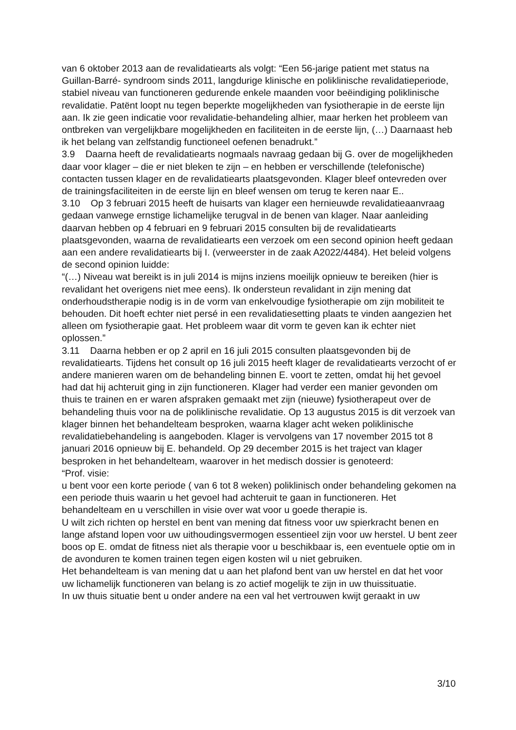van 6 oktober 2013 aan de revalidatiearts als volgt: “Een 56-jarige patient met status na Guillan-Barré- syndroom sinds 2011, langdurige klinische en poliklinische revalidatieperiode, stabiel niveau van functioneren gedurende enkele maanden voor beëindiging poliklinische revalidatie. Patënt loopt nu tegen beperkte mogelijkheden van fysiotherapie in de eerste lijn aan. Ik zie geen indicatie voor revalidatie-behandeling alhier, maar herken het probleem van ontbreken van vergelijkbare mogelijkheden en faciliteiten in de eerste lijn, (…) Daarnaast heb ik het belang van zelfstandig functioneel oefenen benadrukt.”
3.9 Daarna heeft de revalidatiearts nogmaals navraag gedaan bij G. over de mogelijkheden daar voor klager – die er niet bleken te zijn – en hebben er verschillende (telefonische) contacten tussen klager en de revalidatiearts plaatsgevonden. Klager bleef ontevreden over de trainingsfaciliteiten in de eerste lijn en bleef wensen om terug te keren naar E..
3.10 Op 3 februari 2015 heeft de huisarts van klager een hernieuwde revalidatieaanvraag gedaan vanwege ernstige lichamelijke terugval in de benen van klager. Naar aanleiding daarvan hebben op 4 februari en 9 februari 2015 consulten bij de revalidatiearts plaatsgevonden, waarna de revalidatiearts een verzoek om een second opinion heeft gedaan aan een andere revalidatiearts bij I. (verweerster in de zaak A2022/4484). Het beleid volgens de second opinion luidde:
“(…) Niveau wat bereikt is in juli 2014 is mijns inziens moeilijk opnieuw te bereiken (hier is revalidant het overigens niet mee eens). Ik ondersteun revalidant in zijn mening dat onderhoudstherapie nodig is in de vorm van enkelvoudige fysiotherapie om zijn mobiliteit te behouden. Dit hoeft echter niet persé in een revalidatiesetting plaats te vinden aangezien het alleen om fysiotherapie gaat. Het probleem waar dit vorm te geven kan ik echter niet oplossen.”
3.11 Daarna hebben er op 2 april en 16 juli 2015 consulten plaatsgevonden bij de revalidatiearts. Tijdens het consult op 16 juli 2015 heeft klager de revalidatiearts verzocht of er andere manieren waren om de behandeling binnen E. voort te zetten, omdat hij het gevoel had dat hij achteruit ging in zijn functioneren. Klager had verder een manier gevonden om thuis te trainen en er waren afspraken gemaakt met zijn (nieuwe) fysiotherapeut over de behandeling thuis voor na de poliklinische revalidatie. Op 13 augustus 2015 is dit verzoek van klager binnen het behandelteam besproken, waarna klager acht weken poliklinische revalidatiebehandeling is aangeboden. Klager is vervolgens van 17 november 2015 tot 8 januari 2016 opnieuw bij E. behandeld. Op 29 december 2015 is het traject van klager besproken in het behandelteam, waarover in het medisch dossier is genoteerd:
“Prof. visie:
u bent voor een korte periode ( van 6 tot 8 weken) poliklinisch onder behandeling gekomen na een periode thuis waarin u het gevoel had achteruit te gaan in functioneren. Het behandelteam en u verschillen in visie over wat voor u goede therapie is.
U wilt zich richten op herstel en bent van mening dat fitness voor uw spierkracht benen en lange afstand lopen voor uw uithoudingsvermogen essentieel zijn voor uw herstel. U bent zeer boos op E. omdat de fitness niet als therapie voor u beschikbaar is, een eventuele optie om in de avonduren te komen trainen tegen eigen kosten wil u niet gebruiken.
Het behandelteam is van mening dat u aan het plafond bent van uw herstel en dat het voor uw lichamelijk functioneren van belang is zo actief mogelijk te zijn in uw thuissituatie.
In uw thuis situatie bent u onder andere na een val het vertrouwen kwijt geraakt in uw
3/10